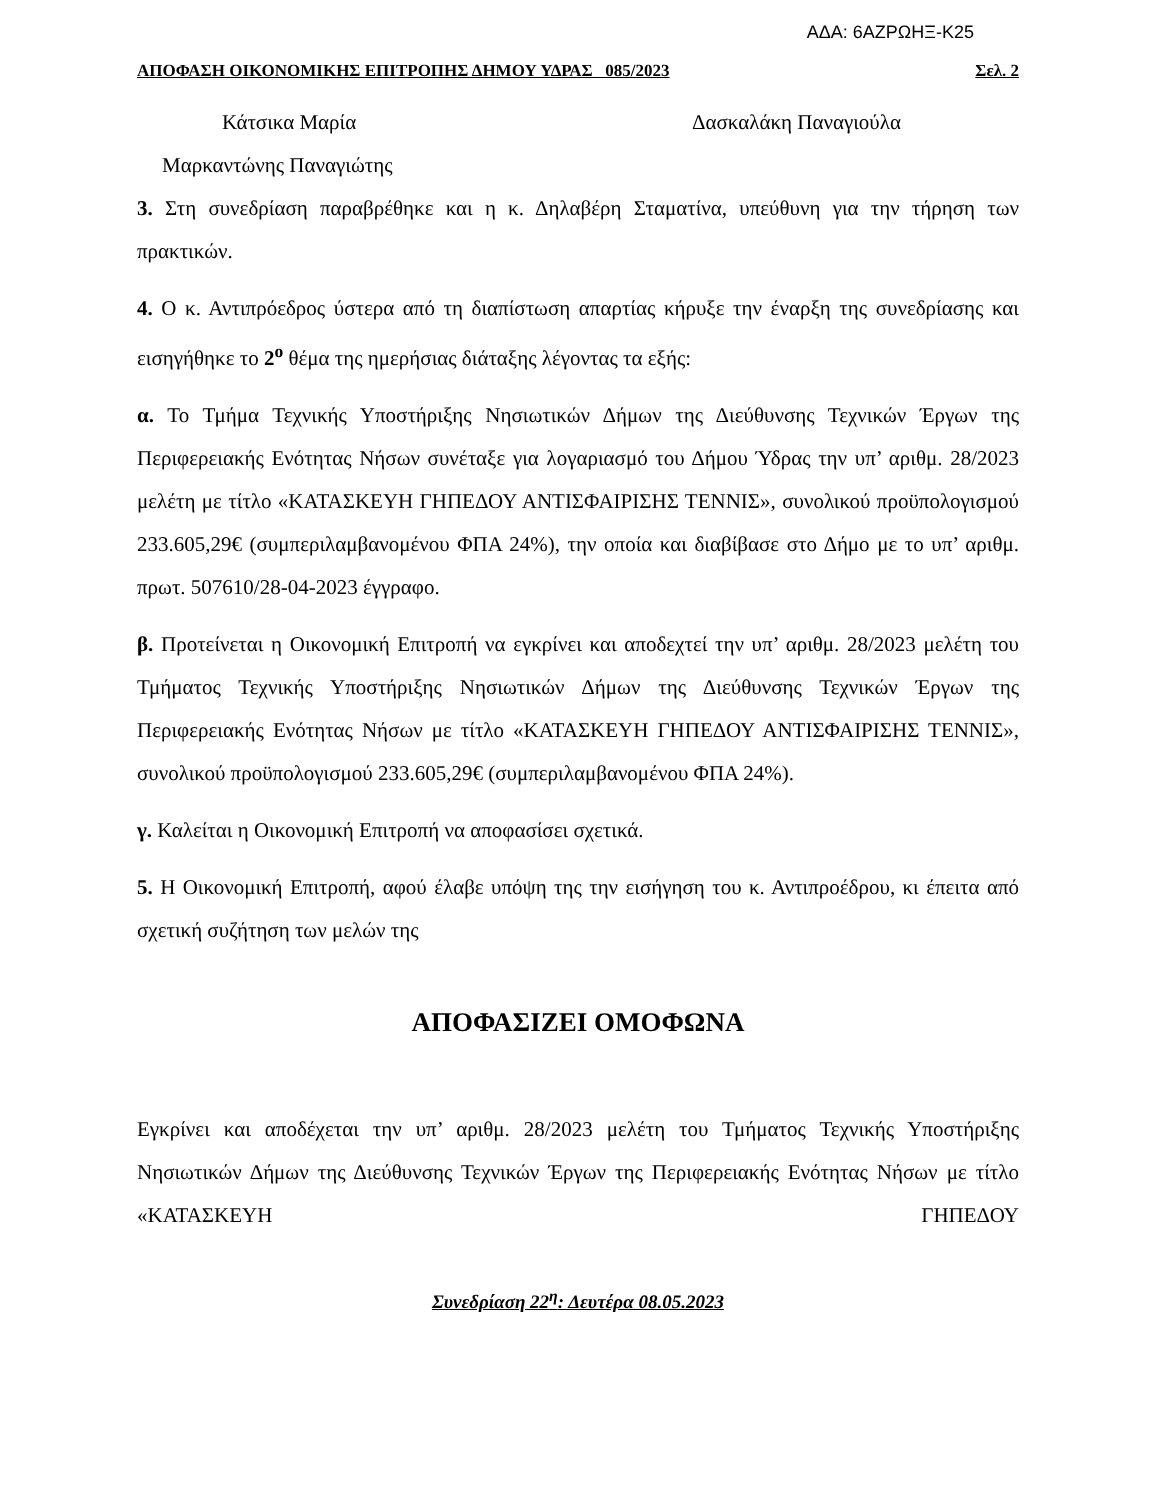ΑΔΑ: 6ΑΖΡΩΗΞ-Κ25
ΑΠΟΦΑΣΗ ΟΙΚΟΝΟΜΙΚΗΣ ΕΠΙΤΡΟΠΗΣ ΔΗΜΟΥ ΥΔΡΑΣ 085/2023 Σελ. 2
Κάτσικα Μαρία Δασκαλάκη Παναγιούλα
Μαρκαντώνης Παναγιώτης
3. Στη συνεδρίαση παραβρέθηκε και η κ. Δηλαβέρη Σταματίνα, υπεύθυνη για την τήρηση των πρακτικών.
4. Ο κ. Αντιπρόεδρος ύστερα από τη διαπίστωση απαρτίας κήρυξε την έναρξη της συνεδρίασης και εισηγήθηκε το 2<sup>ο</sup> θέμα της ημερήσιας διάταξης λέγοντας τα εξής:
α. Το Τμήμα Τεχνικής Υποστήριξης Νησιωτικών Δήμων της Διεύθυνσης Τεχνικών Έργων της Περιφερειακής Ενότητας Νήσων συνέταξε για λογαριασμό του Δήμου Ύδρας την υπ’ αριθμ. 28/2023 μελέτη με τίτλο «ΚΑΤΑΣΚΕΥΗ ΓΗΠΕΔΟΥ ΑΝΤΙΣΦΑΙΡΙΣΗΣ ΤΕΝΝΙΣ», συνολικού προϋπολογισμού 233.605,29€ (συμπεριλαμβανομένου ΦΠΑ 24%), την οποία και διαβίβασε στο Δήμο με το υπ’ αριθμ. πρωτ. 507610/28-04-2023 έγγραφο.
β. Προτείνεται η Οικονομική Επιτροπή να εγκρίνει και αποδεχτεί την υπ’ αριθμ. 28/2023 μελέτη του Τμήματος Τεχνικής Υποστήριξης Νησιωτικών Δήμων της Διεύθυνσης Τεχνικών Έργων της Περιφερειακής Ενότητας Νήσων με τίτλο «ΚΑΤΑΣΚΕΥΗ ΓΗΠΕΔΟΥ ΑΝΤΙΣΦΑΙΡΙΣΗΣ ΤΕΝΝΙΣ», συνολικού προϋπολογισμού 233.605,29€ (συμπεριλαμβανομένου ΦΠΑ 24%).
γ. Καλείται η Οικονομική Επιτροπή να αποφασίσει σχετικά.
5. Η Οικονομική Επιτροπή, αφού έλαβε υπόψη της την εισήγηση του κ. Αντιπροέδρου, κι έπειτα από σχετική συζήτηση των μελών της
ΑΠΟΦΑΣΙΖΕΙ ΟΜΟΦΩΝΑ
Εγκρίνει και αποδέχεται την υπ’ αριθμ. 28/2023 μελέτη του Τμήματος Τεχνικής Υποστήριξης Νησιωτικών Δήμων της Διεύθυνσης Τεχνικών Έργων της Περιφερειακής Ενότητας Νήσων με τίτλο «ΚΑΤΑΣΚΕΥΗ ΓΗΠΕΔΟΥ
Συνεδρίαση 22<sup>η</sup>: Δευτέρα 08.05.2023